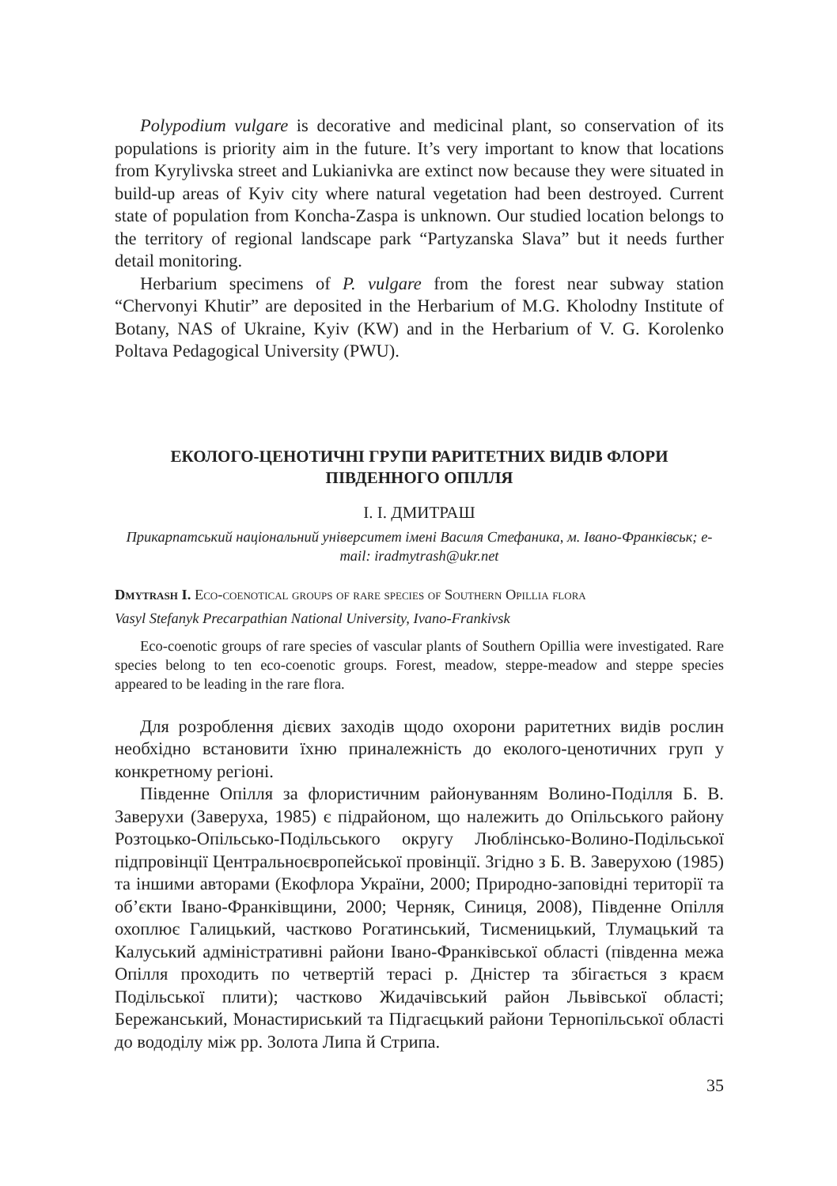Polypodium vulgare is decorative and medicinal plant, so conservation of its populations is priority aim in the future. It’s very important to know that locations from Kyrylivska street and Lukianivka are extinct now because they were situated in build-up areas of Kyiv city where natural vegetation had been destroyed. Current state of population from Koncha-Zaspa is unknown. Our studied location belongs to the territory of regional landscape park “Partyzanska Slava” but it needs further detail monitoring.
Herbarium specimens of P. vulgare from the forest near subway station “Chervonyi Khutir” are deposited in the Herbarium of M.G. Kholodny Institute of Botany, NAS of Ukraine, Kyiv (KW) and in the Herbarium of V. G. Korolenko Poltava Pedagogical University (PWU).
ЕКОЛОГО-ЦЕНОТИЧНІ ГРУПИ РАРИТЕТНИХ ВИДІВ ФЛОРИ ПІВДЕННОГО ОПІЛЛЯ
І. І. ДМИТРАШ
Прикарпатський національний університет імені Василя Стефаника, м. Івано-Франківськ; e-mail: iradmytrash@ukr.net
Dmytrash I. Eco-coenotical groups of rare species of Southern Opillia flora
Vasyl Stefanyk Precarpathian National University, Ivano-Frankivsk
Eco-coenotic groups of rare species of vascular plants of Southern Opillia were investigated. Rare species belong to ten eco-coenotic groups. Forest, meadow, steppe-meadow and steppe species appeared to be leading in the rare flora.
Для розроблення дієвих заходів щодо охорони раритетних видів рослин необхідно встановити їхню приналежність до еколого-ценотичних груп у конкретному регіоні.
Південне Опілля за флористичним районуванням Волино-Поділля Б. В. Заверухи (Заверуха, 1985) є підрайоном, що належить до Опільського району Розтоцько-Опільсько-Подільського округу Люблінсько-Волино-Подільської підпровінції Центральноєвропейської провінції. Згідно з Б. В. Заверухою (1985) та іншими авторами (Екофлора України, 2000; Природно-заповідні території та об’єкти Івано-Франківщини, 2000; Черняк, Синиця, 2008), Південне Опілля охоплює Галицький, частково Рогатинський, Тисменицький, Тлумацький та Калуський адміністративні райони Івано-Франківської області (південна межа Опілля проходить по четвертій терасі р. Дністер та збігається з краєм Подільської плити); частково Жидачівський район Львівської області; Бережанський, Монастириський та Підгаєцький райони Тернопільської області до вододілу між рр. Золота Липа й Стрипа.
35